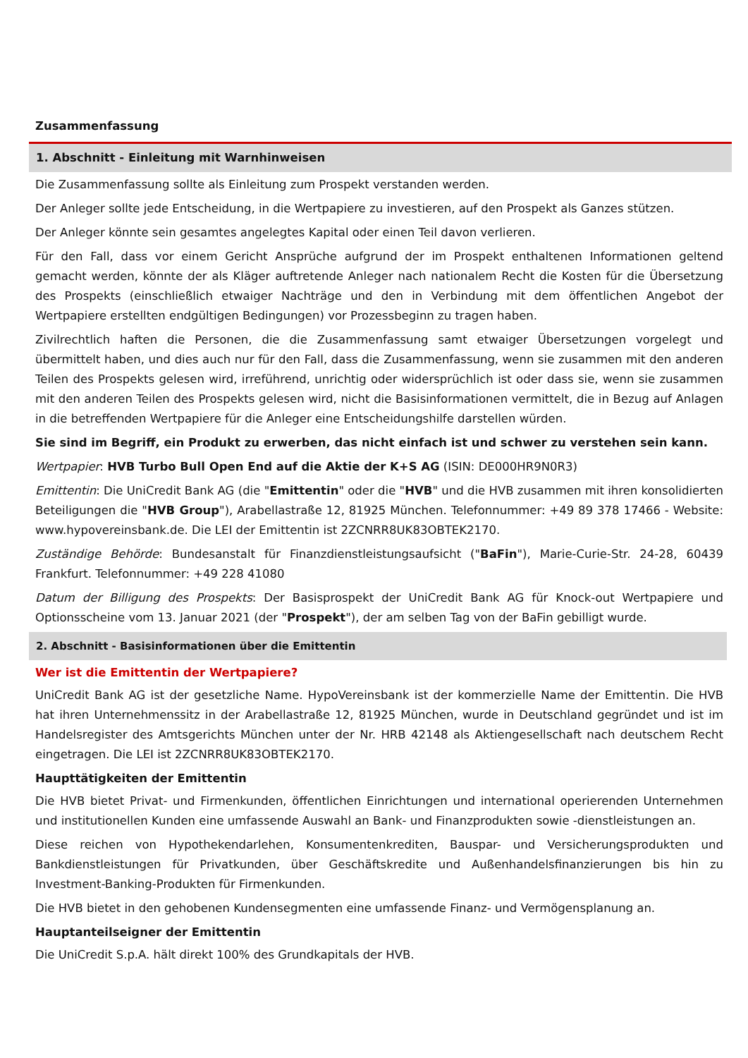Zusammenfassung
1. Abschnitt - Einleitung mit Warnhinweisen
Die Zusammenfassung sollte als Einleitung zum Prospekt verstanden werden.
Der Anleger sollte jede Entscheidung, in die Wertpapiere zu investieren, auf den Prospekt als Ganzes stützen.
Der Anleger könnte sein gesamtes angelegtes Kapital oder einen Teil davon verlieren.
Für den Fall, dass vor einem Gericht Ansprüche aufgrund der im Prospekt enthaltenen Informationen geltend gemacht werden, könnte der als Kläger auftretende Anleger nach nationalem Recht die Kosten für die Übersetzung des Prospekts (einschließlich etwaiger Nachträge und den in Verbindung mit dem öffentlichen Angebot der Wertpapiere erstellten endgültigen Bedingungen) vor Prozessbeginn zu tragen haben.
Zivilrechtlich haften die Personen, die die Zusammenfassung samt etwaiger Übersetzungen vorgelegt und übermittelt haben, und dies auch nur für den Fall, dass die Zusammenfassung, wenn sie zusammen mit den anderen Teilen des Prospekts gelesen wird, irreführend, unrichtig oder widersprüchlich ist oder dass sie, wenn sie zusammen mit den anderen Teilen des Prospekts gelesen wird, nicht die Basisinformationen vermittelt, die in Bezug auf Anlagen in die betreffenden Wertpapiere für die Anleger eine Entscheidungshilfe darstellen würden.
Sie sind im Begriff, ein Produkt zu erwerben, das nicht einfach ist und schwer zu verstehen sein kann.
Wertpapier: HVB Turbo Bull Open End auf die Aktie der K+S AG (ISIN: DE000HR9N0R3)
Emittentin: Die UniCredit Bank AG (die "Emittentin" oder die "HVB" und die HVB zusammen mit ihren konsolidierten Beteiligungen die "HVB Group"), Arabellastraße 12, 81925 München. Telefonnummer: +49 89 378 17466 - Website: www.hypovereinsbank.de. Die LEI der Emittentin ist 2ZCNRR8UK83OBTEK2170.
Zuständige Behörde: Bundesanstalt für Finanzdienstleistungsaufsicht ("BaFin"), Marie-Curie-Str. 24-28, 60439 Frankfurt. Telefonnummer: +49 228 41080
Datum der Billigung des Prospekts: Der Basisprospekt der UniCredit Bank AG für Knock-out Wertpapiere und Optionsscheine vom 13. Januar 2021 (der "Prospekt"), der am selben Tag von der BaFin gebilligt wurde.
2. Abschnitt - Basisinformationen über die Emittentin
Wer ist die Emittentin der Wertpapiere?
UniCredit Bank AG ist der gesetzliche Name. HypoVereinsbank ist der kommerzielle Name der Emittentin. Die HVB hat ihren Unternehmenssitz in der Arabellastraße 12, 81925 München, wurde in Deutschland gegründet und ist im Handelsregister des Amtsgerichts München unter der Nr. HRB 42148 als Aktiengesellschaft nach deutschem Recht eingetragen. Die LEI ist 2ZCNRR8UK83OBTEK2170.
Haupttätigkeiten der Emittentin
Die HVB bietet Privat- und Firmenkunden, öffentlichen Einrichtungen und international operierenden Unternehmen und institutionellen Kunden eine umfassende Auswahl an Bank- und Finanzprodukten sowie -dienstleistungen an.
Diese reichen von Hypothekendarlehen, Konsumentenkrediten, Bauspar- und Versicherungsprodukten und Bankdienstleistungen für Privatkunden, über Geschäftskredite und Außenhandelsfinanzierungen bis hin zu Investment-Banking-Produkten für Firmenkunden.
Die HVB bietet in den gehobenen Kundensegmenten eine umfassende Finanz- und Vermögensplanung an.
Hauptanteilseigner der Emittentin
Die UniCredit S.p.A. hält direkt 100% des Grundkapitals der HVB.